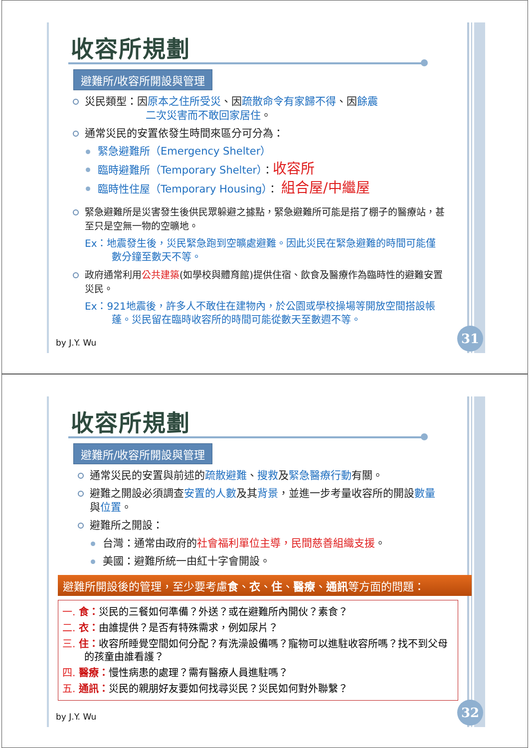收容所規劃
避難所/收容所開設與管理
災民類型：因原本之住所受災、因疏散命令有家歸不得、因餘震
二次災害而不敢回家居住。
通常災民的安置依發生時間來區分可分為：
緊急避難所（Emergency Shelter）
臨時避難所（Temporary Shelter）：收容所
臨時性住屋（Temporary Housing）： 組合屋/中繼屋
緊急避難所是災害發生後供民眾躲避之據點，緊急避難所可能是搭了棚子的醫療站，甚至只是空無一物的空曠地。
Ex：地震發生後，災民緊急跑到空曠處避難。因此災民在緊急避難的時間可能僅數分鐘至數天不等。
政府通常利用公共建築(如學校與體育館)提供住宿、飲食及醫療作為臨時性的避難安置災民。
Ex：921地震後，許多人不敢住在建物內，於公園或學校操場等開放空間搭設帳蓬。災民留在臨時收容所的時間可能從數天至數週不等。
by J.Y. Wu
31
收容所規劃
避難所/收容所開設與管理
通常災民的安置與前述的疏散避難、搜救及緊急醫療行動有關。
避難之開設必須調查安置的人數及其背景，並進一步考量收容所的開設數量與位置。
避難所之開設：
台灣：通常由政府的社會福利單位主導，民間慈善組織支援。
美國：避難所統一由紅十字會開設。
避難所開設後的管理，至少要考慮食、衣、住、醫療、通訊等方面的問題：
一. 食：災民的三餐如何準備？外送？或在避難所內開伙？素食？
二. 衣：由誰提供？是否有特殊需求，例如尿片？
三. 住：收容所睡覺空間如何分配？有洗澡設備嗎？寵物可以進駐收容所嗎？找不到父母的孩童由誰看護？
四. 醫療：慢性病患的處理？需有醫療人員進駐嗎？
五. 通訊：災民的親朋好友要如何找尋災民？災民如何對外聯繫？
by J.Y. Wu
32